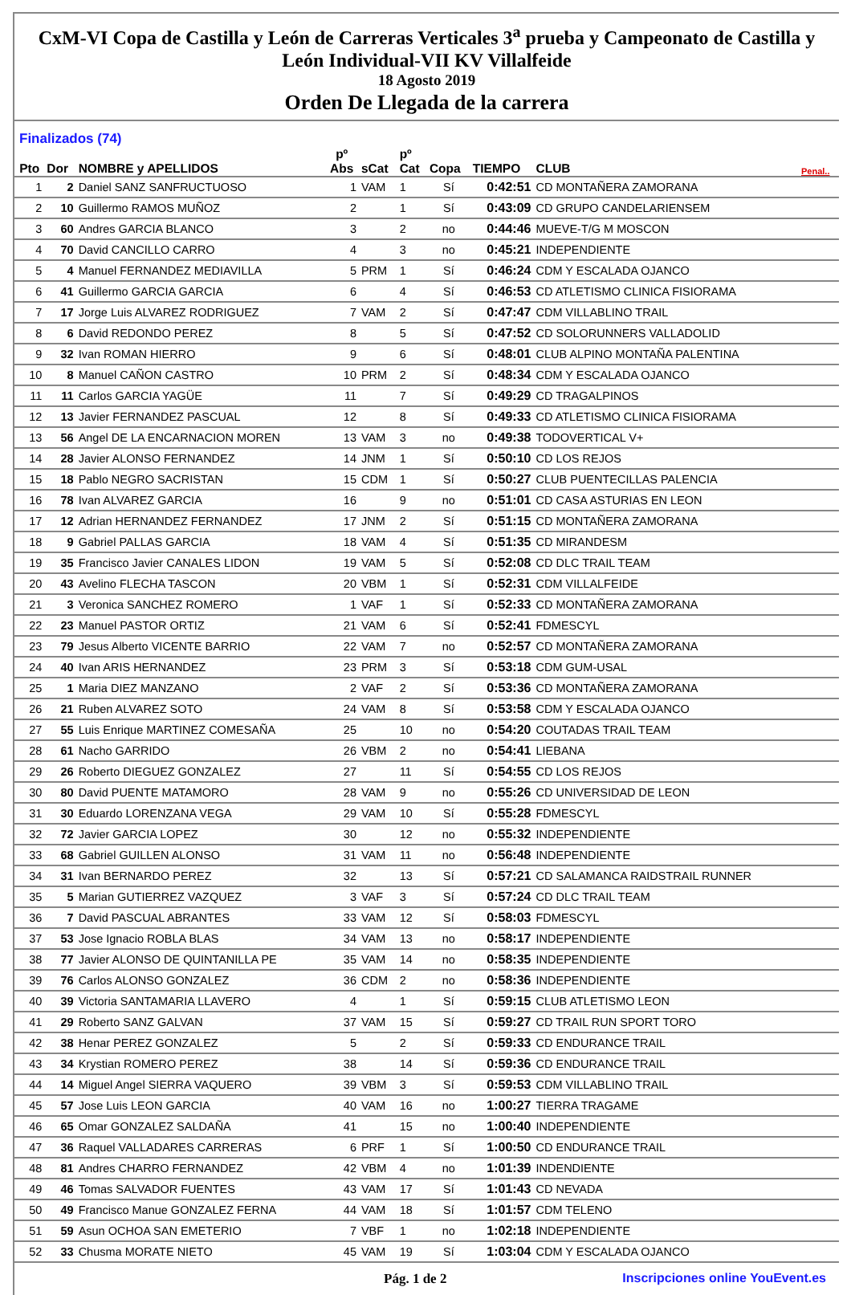CxM-VI Copa de Castilla y León de Carreras Verticales 3<sup>a</sup> prueba y Campeonato de Castilla y León Individual-VII KV Villalfeide
18 Agosto 2019
Orden De Llegada de la carrera
Finalizados (74)
| Pto | Dor | NOMBRE y APELLIDOS | pº Abs | sCat | pº Cat | Copa | TIEMPO | CLUB | Penal.. |
| --- | --- | --- | --- | --- | --- | --- | --- | --- | --- |
| 1 | 2 | Daniel SANZ SANFRUCTUOSO | 1 | VAM | 1 | Sí | 0:42:51 | CD MONTAÑERA ZAMORANA | |
| 2 | 10 | Guillermo RAMOS MUÑOZ | 2 | | 1 | Sí | 0:43:09 | CD GRUPO CANDELARIENSEM | |
| 3 | 60 | Andres GARCIA BLANCO | 3 | | 2 | no | 0:44:46 | MUEVE-T/G M MOSCON | |
| 4 | 70 | David CANCILLO CARRO | 4 | | 3 | no | 0:45:21 | INDEPENDIENTE | |
| 5 | 4 | Manuel FERNANDEZ MEDIAVILLA | 5 | PRM | 1 | Sí | 0:46:24 | CDM Y ESCALADA OJANCO | |
| 6 | 41 | Guillermo GARCIA GARCIA | 6 | | 4 | Sí | 0:46:53 | CD ATLETISMO CLINICA FISIORAMA | |
| 7 | 17 | Jorge Luis ALVAREZ RODRIGUEZ | 7 | VAM | 2 | Sí | 0:47:47 | CDM VILLABLINO TRAIL | |
| 8 | 6 | David REDONDO PEREZ | 8 | | 5 | Sí | 0:47:52 | CD SOLORUNNERS VALLADOLID | |
| 9 | 32 | Ivan ROMAN HIERRO | 9 | | 6 | Sí | 0:48:01 | CLUB ALPINO MONTAÑA PALENTINA | |
| 10 | 8 | Manuel CAÑON CASTRO | 10 | PRM | 2 | Sí | 0:48:34 | CDM Y ESCALADA OJANCO | |
| 11 | 11 | Carlos GARCIA YAGÜE | 11 | | 7 | Sí | 0:49:29 | CD TRAGALPINOS | |
| 12 | 13 | Javier FERNANDEZ PASCUAL | 12 | | 8 | Sí | 0:49:33 | CD ATLETISMO CLINICA FISIORAMA | |
| 13 | 56 | Angel DE LA ENCARNACION MOREN | 13 | VAM | 3 | no | 0:49:38 | TODOVERTICAL V+ | |
| 14 | 28 | Javier ALONSO FERNANDEZ | 14 | JNM | 1 | Sí | 0:50:10 | CD LOS REJOS | |
| 15 | 18 | Pablo NEGRO SACRISTAN | 15 | CDM | 1 | Sí | 0:50:27 | CLUB PUENTECILLAS PALENCIA | |
| 16 | 78 | Ivan ALVAREZ GARCIA | 16 | | 9 | no | 0:51:01 | CD CASA ASTURIAS EN LEON | |
| 17 | 12 | Adrian HERNANDEZ FERNANDEZ | 17 | JNM | 2 | Sí | 0:51:15 | CD MONTAÑERA ZAMORANA | |
| 18 | 9 | Gabriel PALLAS GARCIA | 18 | VAM | 4 | Sí | 0:51:35 | CD MIRANDESM | |
| 19 | 35 | Francisco Javier CANALES LIDON | 19 | VAM | 5 | Sí | 0:52:08 | CD DLC TRAIL TEAM | |
| 20 | 43 | Avelino FLECHA TASCON | 20 | VBM | 1 | Sí | 0:52:31 | CDM VILLALFEIDE | |
| 21 | 3 | Veronica SANCHEZ ROMERO | 1 | VAF | 1 | Sí | 0:52:33 | CD MONTAÑERA ZAMORANA | |
| 22 | 23 | Manuel PASTOR ORTIZ | 21 | VAM | 6 | Sí | 0:52:41 | FDMESCYL | |
| 23 | 79 | Jesus Alberto VICENTE BARRIO | 22 | VAM | 7 | no | 0:52:57 | CD MONTAÑERA ZAMORANA | |
| 24 | 40 | Ivan ARIS HERNANDEZ | 23 | PRM | 3 | Sí | 0:53:18 | CDM GUM-USAL | |
| 25 | 1 | Maria DIEZ MANZANO | 2 | VAF | 2 | Sí | 0:53:36 | CD MONTAÑERA ZAMORANA | |
| 26 | 21 | Ruben ALVAREZ SOTO | 24 | VAM | 8 | Sí | 0:53:58 | CDM Y ESCALADA OJANCO | |
| 27 | 55 | Luis Enrique MARTINEZ COMESAÑA | 25 | | 10 | no | 0:54:20 | COUTADAS TRAIL TEAM | |
| 28 | 61 | Nacho GARRIDO | 26 | VBM | 2 | no | 0:54:41 | LIEBANA | |
| 29 | 26 | Roberto DIEGUEZ GONZALEZ | 27 | | 11 | Sí | 0:54:55 | CD LOS REJOS | |
| 30 | 80 | David PUENTE MATAMORO | 28 | VAM | 9 | no | 0:55:26 | CD UNIVERSIDAD DE LEON | |
| 31 | 30 | Eduardo LORENZANA VEGA | 29 | VAM | 10 | Sí | 0:55:28 | FDMESCYL | |
| 32 | 72 | Javier GARCIA LOPEZ | 30 | | 12 | no | 0:55:32 | INDEPENDIENTE | |
| 33 | 68 | Gabriel GUILLEN ALONSO | 31 | VAM | 11 | no | 0:56:48 | INDEPENDIENTE | |
| 34 | 31 | Ivan BERNARDO PEREZ | 32 | | 13 | Sí | 0:57:21 | CD SALAMANCA RAIDSTRAIL RUNNER | |
| 35 | 5 | Marian GUTIERREZ VAZQUEZ | 3 | VAF | 3 | Sí | 0:57:24 | CD DLC TRAIL TEAM | |
| 36 | 7 | David PASCUAL ABRANTES | 33 | VAM | 12 | Sí | 0:58:03 | FDMESCYL | |
| 37 | 53 | Jose Ignacio ROBLA BLAS | 34 | VAM | 13 | no | 0:58:17 | INDEPENDIENTE | |
| 38 | 77 | Javier ALONSO DE QUINTANILLA PE | 35 | VAM | 14 | no | 0:58:35 | INDEPENDIENTE | |
| 39 | 76 | Carlos ALONSO GONZALEZ | 36 | CDM | 2 | no | 0:58:36 | INDEPENDIENTE | |
| 40 | 39 | Victoria SANTAMARIA LLAVERO | 4 | | 1 | Sí | 0:59:15 | CLUB ATLETISMO LEON | |
| 41 | 29 | Roberto SANZ GALVAN | 37 | VAM | 15 | Sí | 0:59:27 | CD TRAIL RUN SPORT TORO | |
| 42 | 38 | Henar PEREZ GONZALEZ | 5 | | 2 | Sí | 0:59:33 | CD ENDURANCE TRAIL | |
| 43 | 34 | Krystian ROMERO PEREZ | 38 | | 14 | Sí | 0:59:36 | CD ENDURANCE TRAIL | |
| 44 | 14 | Miguel Angel SIERRA VAQUERO | 39 | VBM | 3 | Sí | 0:59:53 | CDM VILLABLINO TRAIL | |
| 45 | 57 | Jose Luis LEON GARCIA | 40 | VAM | 16 | no | 1:00:27 | TIERRA TRAGAME | |
| 46 | 65 | Omar GONZALEZ SALDAÑA | 41 | | 15 | no | 1:00:40 | INDEPENDIENTE | |
| 47 | 36 | Raquel VALLADARES CARRERAS | 6 | PRF | 1 | Sí | 1:00:50 | CD ENDURANCE TRAIL | |
| 48 | 81 | Andres CHARRO FERNANDEZ | 42 | VBM | 4 | no | 1:01:39 | INDENDIENTE | |
| 49 | 46 | Tomas SALVADOR FUENTES | 43 | VAM | 17 | Sí | 1:01:43 | CD NEVADA | |
| 50 | 49 | Francisco Manue GONZALEZ FERNA | 44 | VAM | 18 | Sí | 1:01:57 | CDM TELENO | |
| 51 | 59 | Asun OCHOA SAN EMETERIO | 7 | VBF | 1 | no | 1:02:18 | INDEPENDIENTE | |
| 52 | 33 | Chusma MORATE NIETO | 45 | VAM | 19 | Sí | 1:03:04 | CDM Y ESCALADA OJANCO | |
Pág. 1 de 2 Inscripciones online YouEvent.es